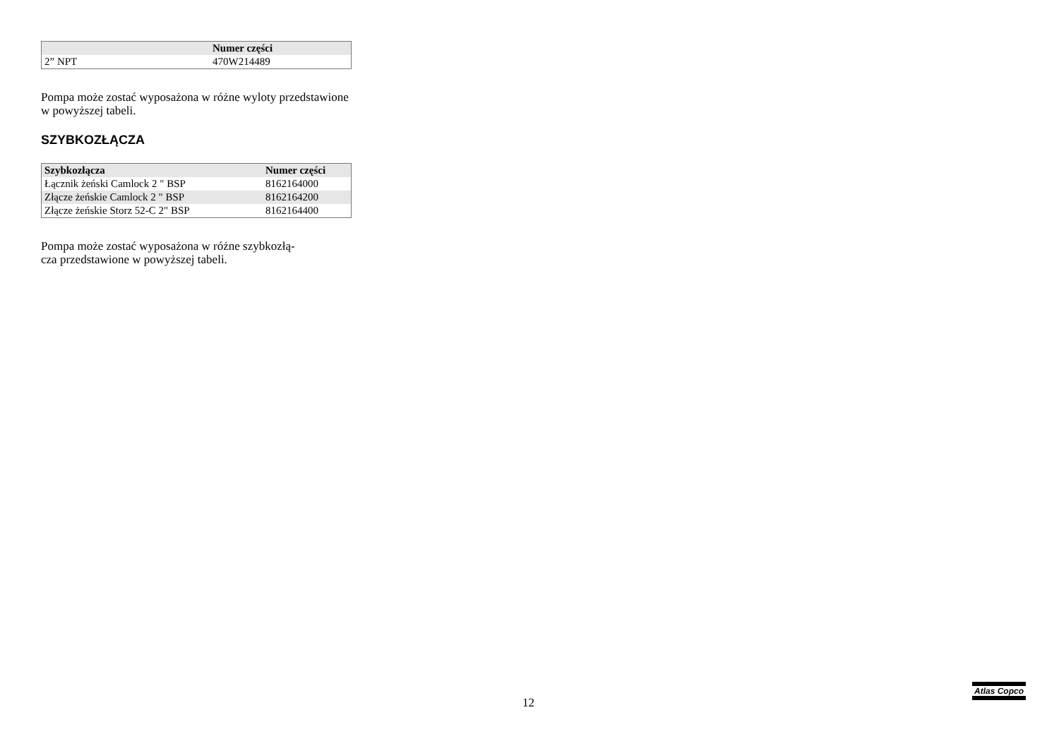| | Numer części |
| --- | --- |
| 2” NPT | 470W214489 |
Pompa może zostać wyposażona w różne wyloty przedstawione w powyższej tabeli.
SZYBKOZŁĄCZA
| Szybkozłącza | Numer części |
| --- | --- |
| Łącznik żeński Camlock 2 " BSP | 8162164000 |
| Złącze żeńskie Camlock 2 " BSP | 8162164200 |
| Złącze żeńskie Storz 52-C 2" BSP | 8162164400 |
Pompa może zostać wyposażona w różne szybkozłą-
cza przedstawione w powyższej tabeli.
12
Atlas Copco